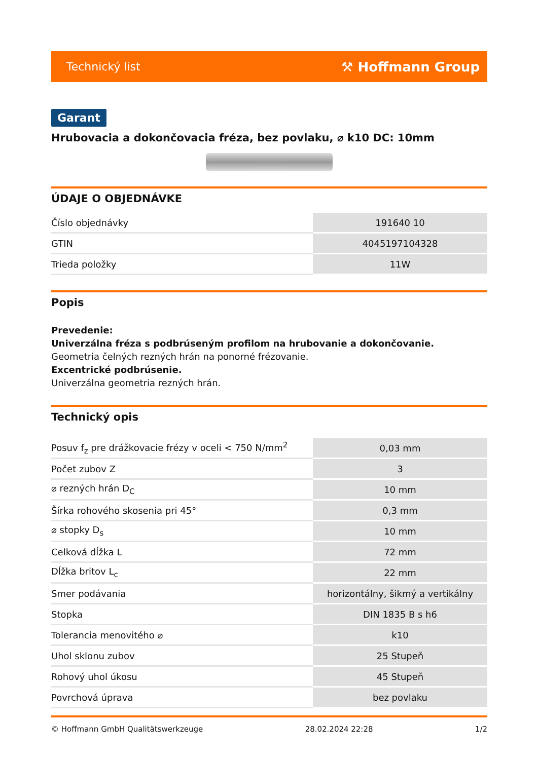Technický list ⚒ Hoffmann Group
Garant
Hrubovacia a dokončovacia fréza, bez povlaku, ⌀ k10 DC: 10mm
ÚDAJE O OBJEDNÁVKE
| Číslo objednávky | 191640 10 |
| GTIN | 4045197104328 |
| Trieda položky | 11W |
Popis
Prevedenie:
Univerzálna fréza s podbrúseným profilom na hrubovanie a dokončovanie.
Geometria čelných rezných hrán na ponorné frézovanie.
Excentrické podbrúsenie.
Univerzálna geometria rezných hrán.
Technický opis
| Posuv f<sub>z</sub> pre drážkovacie frézy v oceli < 750 N/mm<sup>2</sup> | 0,03 mm |
| Počet zubov Z | 3 |
| ⌀ rezných hrán D<sub>C</sub> | 10 mm |
| Šírka rohového skosenia pri 45° | 0,3 mm |
| ⌀ stopky D<sub>s</sub> | 10 mm |
| Celková dĺžka L | 72 mm |
| Dĺžka britov L<sub>c</sub> | 22 mm |
| Smer podávania | horizontálny, šikmý a vertikálny |
| Stopka | DIN 1835 B s h6 |
| Tolerancia menovitého ⌀ | k10 |
| Uhol sklonu zubov | 25 Stupeň |
| Rohový uhol úkosu | 45 Stupeň |
| Povrchová úprava | bez povlaku |
© Hoffmann GmbH Qualitätswerkzeuge 28.02.2024 22:28 1/2